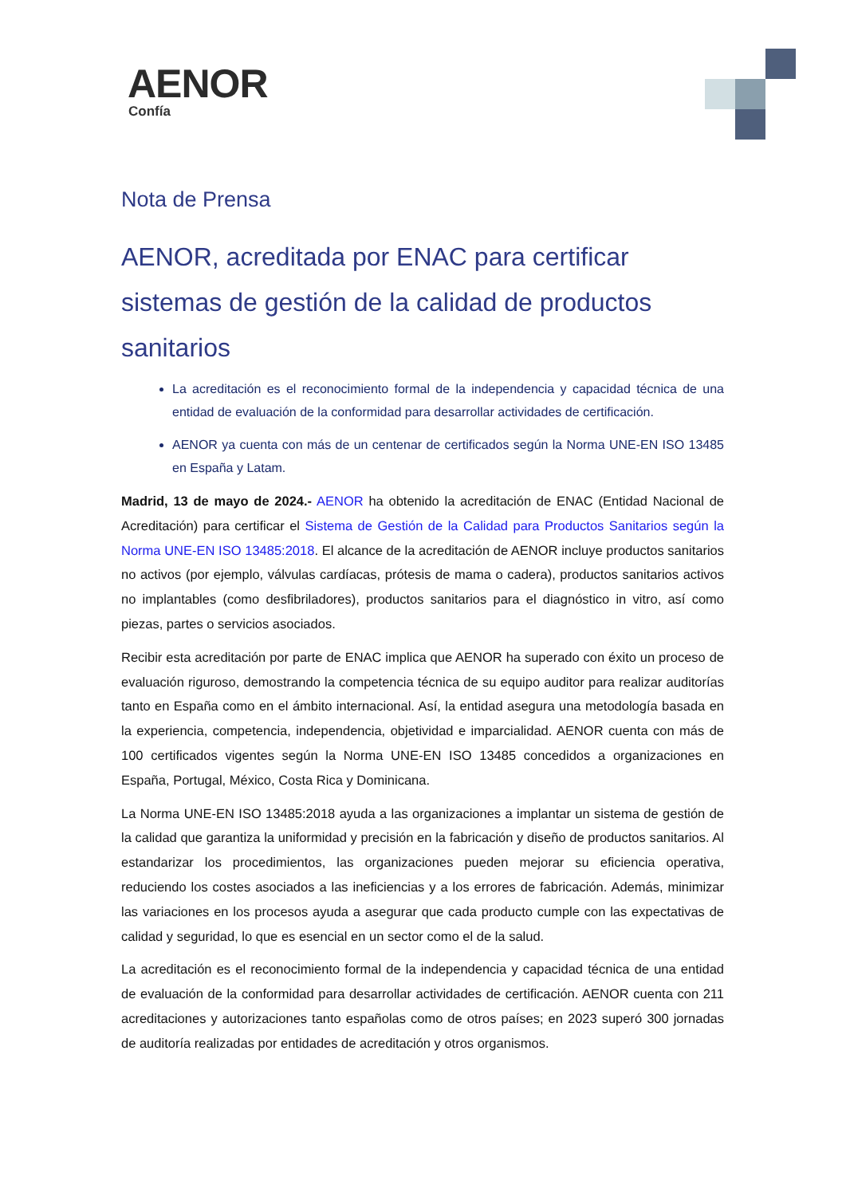AENOR
Confía
Nota de Prensa
AENOR, acreditada por ENAC para certificar sistemas de gestión de la calidad de productos sanitarios
La acreditación es el reconocimiento formal de la independencia y capacidad técnica de una entidad de evaluación de la conformidad para desarrollar actividades de certificación.
AENOR ya cuenta con más de un centenar de certificados según la Norma UNE-EN ISO 13485 en España y Latam.
Madrid, 13 de mayo de 2024.- AENOR ha obtenido la acreditación de ENAC (Entidad Nacional de Acreditación) para certificar el Sistema de Gestión de la Calidad para Productos Sanitarios según la Norma UNE-EN ISO 13485:2018. El alcance de la acreditación de AENOR incluye productos sanitarios no activos (por ejemplo, válvulas cardíacas, prótesis de mama o cadera), productos sanitarios activos no implantables (como desfibriladores), productos sanitarios para el diagnóstico in vitro, así como piezas, partes o servicios asociados.
Recibir esta acreditación por parte de ENAC implica que AENOR ha superado con éxito un proceso de evaluación riguroso, demostrando la competencia técnica de su equipo auditor para realizar auditorías tanto en España como en el ámbito internacional. Así, la entidad asegura una metodología basada en la experiencia, competencia, independencia, objetividad e imparcialidad. AENOR cuenta con más de 100 certificados vigentes según la Norma UNE-EN ISO 13485 concedidos a organizaciones en España, Portugal, México, Costa Rica y Dominicana.
La Norma UNE-EN ISO 13485:2018 ayuda a las organizaciones a implantar un sistema de gestión de la calidad que garantiza la uniformidad y precisión en la fabricación y diseño de productos sanitarios. Al estandarizar los procedimientos, las organizaciones pueden mejorar su eficiencia operativa, reduciendo los costes asociados a las ineficiencias y a los errores de fabricación. Además, minimizar las variaciones en los procesos ayuda a asegurar que cada producto cumple con las expectativas de calidad y seguridad, lo que es esencial en un sector como el de la salud.
La acreditación es el reconocimiento formal de la independencia y capacidad técnica de una entidad de evaluación de la conformidad para desarrollar actividades de certificación. AENOR cuenta con 211 acreditaciones y autorizaciones tanto españolas como de otros países; en 2023 superó 300 jornadas de auditoría realizadas por entidades de acreditación y otros organismos.